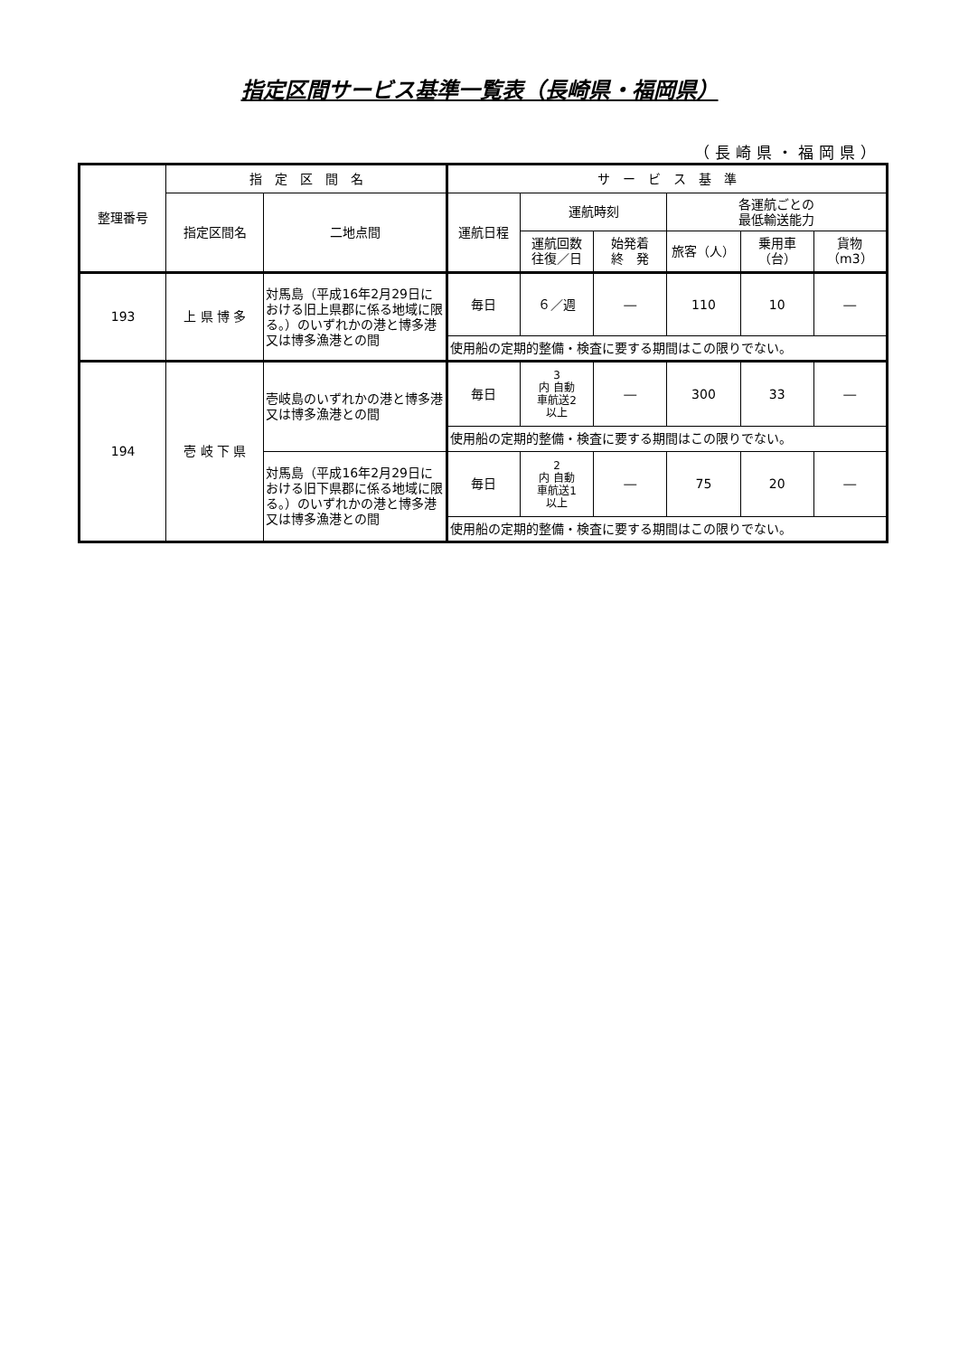指定区間サービス基準一覧表（長崎県・福岡県）
（長崎県・福岡県）
| 整理番号 | 指 定 区 間 名 | | サ ー ビ ス 基 準 | | | | | |
| --- | --- | --- | --- | --- | --- | --- | --- | --- |
| | 指定区間名 | 二地点間 | 運航日程 | 運航時刻 | | 各運航ごとの 最低輸送能力 | | |
| | | | | 運航回数 往復／日 | 始発着 終 発 | 旅客（人） | 乗用車 （台） | 貨物 （m3） |
| 193 | 上 県 博 多 | 対馬島（平成16年2月29日における旧上県郡に係る地域に限る。）のいずれかの港と博多港又は博多漁港との間 | 毎日 | ６／週 | ― | 110 | 10 | ― |
| | | | 使用船の定期的整備・検査に要する期間はこの限りでない。 | | | | | |
| 194 | 壱 岐 下 県 | 壱岐島のいずれかの港と博多港又は博多漁港との間 | 毎日 | 3 内 自動 車航送2 以上 | ― | 300 | 33 | ― |
| | | | 使用船の定期的整備・検査に要する期間はこの限りでない。 | | | | | |
| | | 対馬島（平成16年2月29日における旧下県郡に係る地域に限る。）のいずれかの港と博多港又は博多漁港との間 | 毎日 | 2 内 自動 車航送1 以上 | ― | 75 | 20 | ― |
| | | | 使用船の定期的整備・検査に要する期間はこの限りでない。 | | | | | |